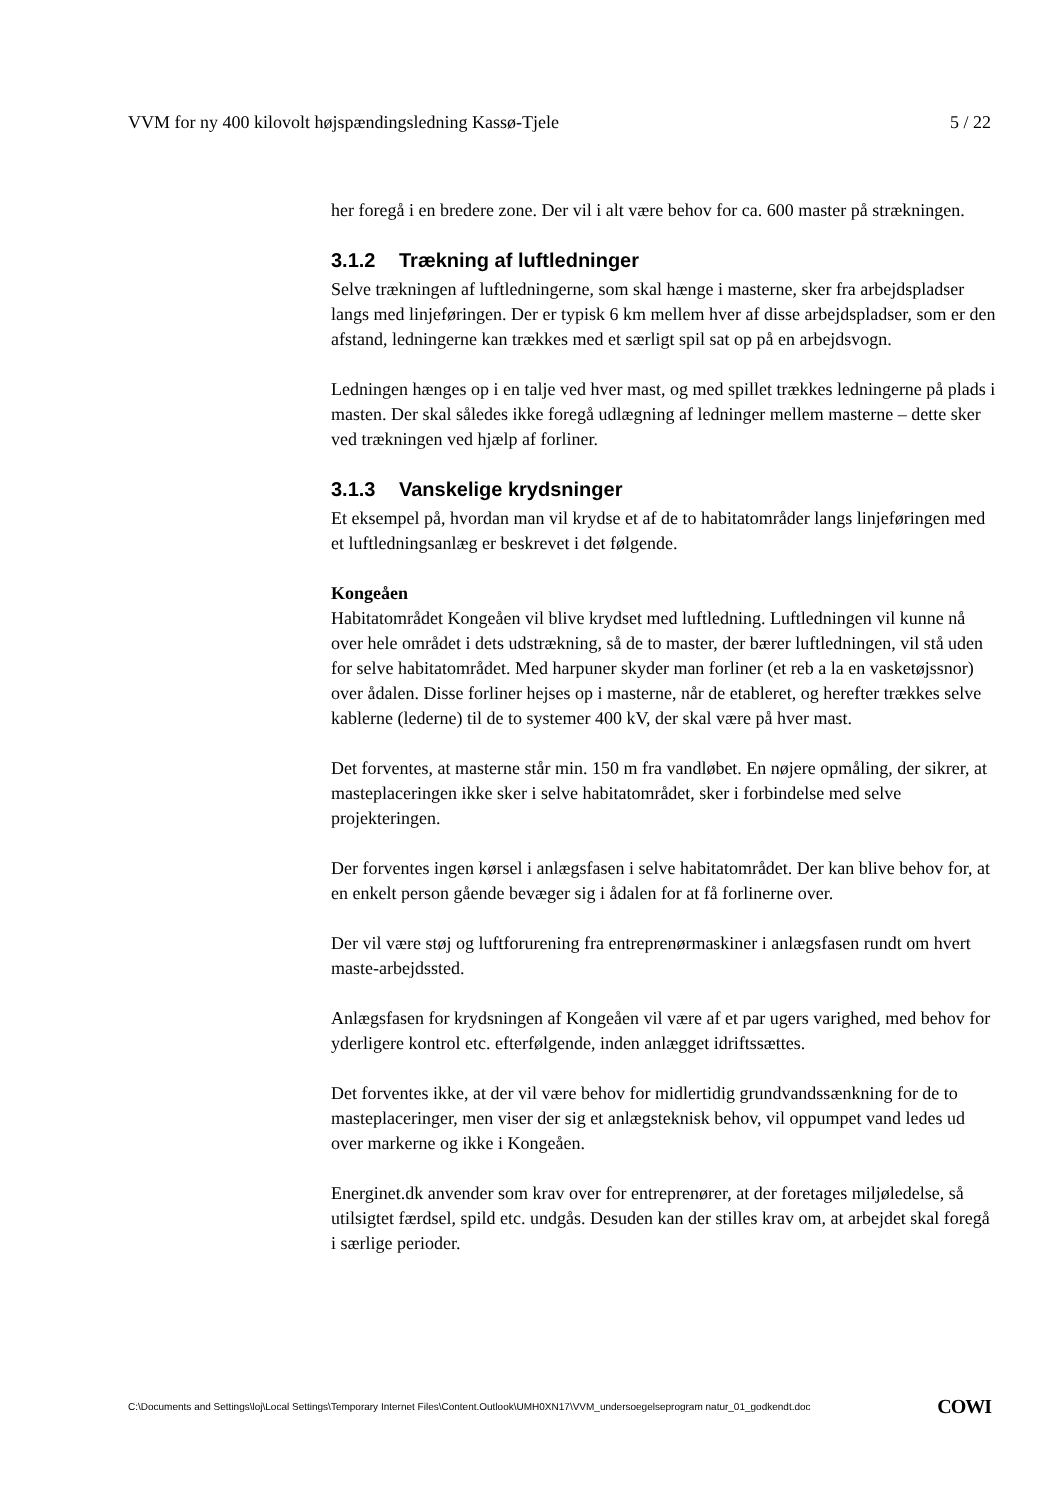VVM for ny 400 kilovolt højspændingsledning Kassø-Tjele 5 / 22
her foregå i en bredere zone. Der vil i alt være behov for ca. 600 master på strækningen.
3.1.2 Trækning af luftledninger
Selve trækningen af luftledningerne, som skal hænge i masterne, sker fra arbejdspladser langs med linjeføringen. Der er typisk 6 km mellem hver af disse arbejdspladser, som er den afstand, ledningerne kan trækkes med et særligt spil sat op på en arbejdsvogn.
Ledningen hænges op i en talje ved hver mast, og med spillet trækkes ledningerne på plads i masten. Der skal således ikke foregå udlægning af ledninger mellem masterne – dette sker ved trækningen ved hjælp af forliner.
3.1.3 Vanskelige krydsninger
Et eksempel på, hvordan man vil krydse et af de to habitatområder langs linjeføringen med et luftledningsanlæg er beskrevet i det følgende.
Kongeåen
Habitatområdet Kongeåen vil blive krydset med luftledning. Luftledningen vil kunne nå over hele området i dets udstrækning, så de to master, der bærer luftledningen, vil stå uden for selve habitatområdet. Med harpuner skyder man forliner (et reb a la en vasketøjssnor) over ådalen. Disse forliner hejses op i masterne, når de etableret, og herefter trækkes selve kablerne (lederne) til de to systemer 400 kV, der skal være på hver mast.
Det forventes, at masterne står min. 150 m fra vandløbet. En nøjere opmåling, der sikrer, at masteplaceringen ikke sker i selve habitatområdet, sker i forbindelse med selve projekteringen.
Der forventes ingen kørsel i anlægsfasen i selve habitatområdet. Der kan blive behov for, at en enkelt person gående bevæger sig i ådalen for at få forlinerne over.
Der vil være støj og luftforurening fra entreprenørmaskiner i anlægsfasen rundt om hvert maste-arbejdssted.
Anlægsfasen for krydsningen af Kongeåen vil være af et par ugers varighed, med behov for yderligere kontrol etc. efterfølgende, inden anlægget idriftssættes.
Det forventes ikke, at der vil være behov for midlertidig grundvandssænkning for de to masteplaceringer, men viser der sig et anlægsteknisk behov, vil oppumpet vand ledes ud over markerne og ikke i Kongeåen.
Energinet.dk anvender som krav over for entreprenører, at der foretages miljøledelse, så utilsigtet færdsel, spild etc. undgås. Desuden kan der stilles krav om, at arbejdet skal foregå i særlige perioder.
C:\Documents and Settings\loj\Local Settings\Temporary Internet Files\Content.Outlook\UMH0XN17\VVM_undersoegelseprogram natur_01_godkendt.doc COWI